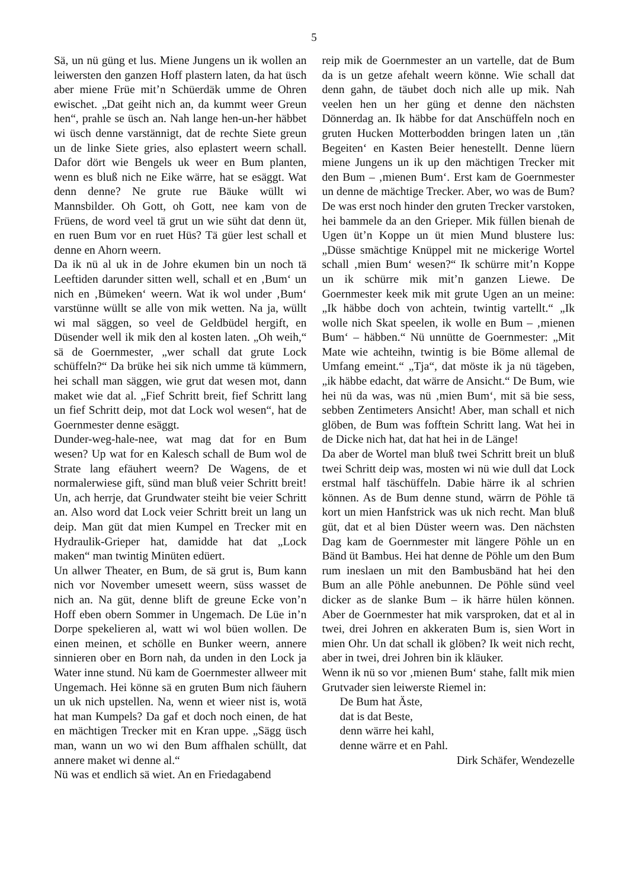5
Sä, un nü güng et lus. Miene Jungens un ik wollen an leiwersten den ganzen Hoff plastern laten, da hat üsch aber miene Früe mit’n Schüerdäk umme de Ohren ewischet. „Dat geiht nich an, da kummt weer Greun hen“, prahle se üsch an. Nah lange hen-un-her häbbet wi üsch denne varstännigt, dat de rechte Siete greun un de linke Siete gries, also eplastert weern schall. Dafor dört wie Bengels uk weer en Bum planten, wenn es bluß nich ne Eike wärre, hat se esäggt. Wat denn denne? Ne grute rue Bäuke wüllt wi Mannsbilder. Oh Gott, oh Gott, nee kam von de Früens, de word veel tä grut un wie süht dat denn üt, en ruen Bum vor en ruet Hüs? Tä güer lest schall et denne en Ahorn weern.
Da ik nü al uk in de Johre ekumen bin un noch tä Leeftiden darunder sitten well, schall et en ‚Bum‘ un nich en ‚Bümeken‘ weern. Wat ik wol under ‚Bum‘ varstünne wüllt se alle von mik wetten. Na ja, wüllt wi mal säggen, so veel de Geldbüdel hergift, en Düsender well ik mik den al kosten laten. „Oh weih,“ sä de Goernmester, „wer schall dat grute Lock schüffeln?“ Da brüke hei sik nich umme tä kümmern, hei schall man säggen, wie grut dat wesen mot, dann maket wie dat al. „Fief Schritt breit, fief Schritt lang un fief Schritt deip, mot dat Lock wol wesen“, hat de Goernmester denne esäggt.
Dunder-weg-hale-nee, wat mag dat for en Bum wesen? Up wat for en Kalesch schall de Bum wol de Strate lang efäuhert weern? De Wagens, de et normalerwiese gift, sünd man bluß veier Schritt breit! Un, ach herrje, dat Grundwater steiht bie veier Schritt an. Also word dat Lock veier Schritt breit un lang un deip. Man güt dat mien Kumpel en Trecker mit en Hydraulik-Grieper hat, damidde hat dat „Lock maken“ man twintig Minüten edüert.
Un allwer Theater, en Bum, de sä grut is, Bum kann nich vor November umesett weern, süss wasset de nich an. Na güt, denne blift de greune Ecke von’n Hoff eben obern Sommer in Ungemach. De Lüe in’n Dorpe spekelieren al, watt wi wol büen wollen. De einen meinen, et schölle en Bunker weern, annere sinnieren ober en Born nah, da unden in den Lock ja Water inne stund. Nü kam de Goernmester allweer mit Ungemach. Hei könne sä en gruten Bum nich fäuhern un uk nich upstellen. Na, wenn et wieer nist is, wotä hat man Kumpels? Da gaf et doch noch einen, de hat en mächtigen Trecker mit en Kran uppe. „Sägg üsch man, wann un wo wi den Bum affhalen schüllt, dat annere maket wi denne al.“
Nü was et endlich sä wiet. An en Friedagabend
reip mik de Goernmester an un vartelle, dat de Bum da is un getze afehalt weern könne. Wie schall dat denn gahn, de täubet doch nich alle up mik. Nah veelen hen un her güng et denne den nächsten Dönnerdag an. Ik häbbe for dat Anschüffeln noch en gruten Hucken Motterbodden bringen laten un ‚tän Begeiten‘ en Kasten Beier henestellt. Denne lüern miene Jungens un ik up den mächtigen Trecker mit den Bum – ‚mienen Bum‘. Erst kam de Goernmester un denne de mächtige Trecker. Aber, wo was de Bum? De was erst noch hinder den gruten Trecker varstoken, hei bammele da an den Grieper. Mik füllen bienah de Ugen üt’n Koppe un üt mien Mund blustere lus: „Düsse smächtige Knüppel mit ne mickerige Wortel schall ‚mien Bum‘ wesen?“ Ik schürre mit’n Koppe un ik schürre mik mit’n ganzen Liewe. De Goernmester keek mik mit grute Ugen an un meine: „Ik häbbe doch von achtein, twintig vartellt.“ „Ik wolle nich Skat speelen, ik wolle en Bum – ‚mienen Bum‘ – häbben.“ Nü unnütte de Goernmester: „Mit Mate wie achteihn, twintig is bie Böme allemal de Umfang emeint.“ „Tja“, dat möste ik ja nü tägeben, „ik häbbe edacht, dat wärre de Ansicht.“ De Bum, wie hei nü da was, was nü ‚mien Bum‘, mit sä bie sess, sebben Zentimeters Ansicht! Aber, man schall et nich glöben, de Bum was fofftein Schritt lang. Wat hei in de Dicke nich hat, dat hat hei in de Länge!
Da aber de Wortel man bluß twei Schritt breit un bluß twei Schritt deip was, mosten wi nü wie dull dat Lock erstmal half täschüffeln. Dabie härre ik al schrien können. As de Bum denne stund, wärrn de Pöhle tä kort un mien Hanfstrick was uk nich recht. Man bluß güt, dat et al bien Düster weern was. Den nächsten Dag kam de Goernmester mit längere Pöhle un en Bänd üt Bambus. Hei hat denne de Pöhle um den Bum rum ineslaen un mit den Bambusbänd hat hei den Bum an alle Pöhle anebunnen. De Pöhle sünd veel dicker as de slanke Bum – ik härre hülen können. Aber de Goernmester hat mik varsproken, dat et al in twei, drei Johren en akkeraten Bum is, sien Wort in mien Ohr. Un dat schall ik glöben? Ik weit nich recht, aber in twei, drei Johren bin ik kläuker.
Wenn ik nü so vor ‚mienen Bum‘ stahe, fallt mik mien Grutvader sien leiwerste Riemel in:
De Bum hat Äste,
dat is dat Beste,
denn wärre hei kahl,
denne wärre et en Pahl.
Dirk Schäfer, Wendezelle